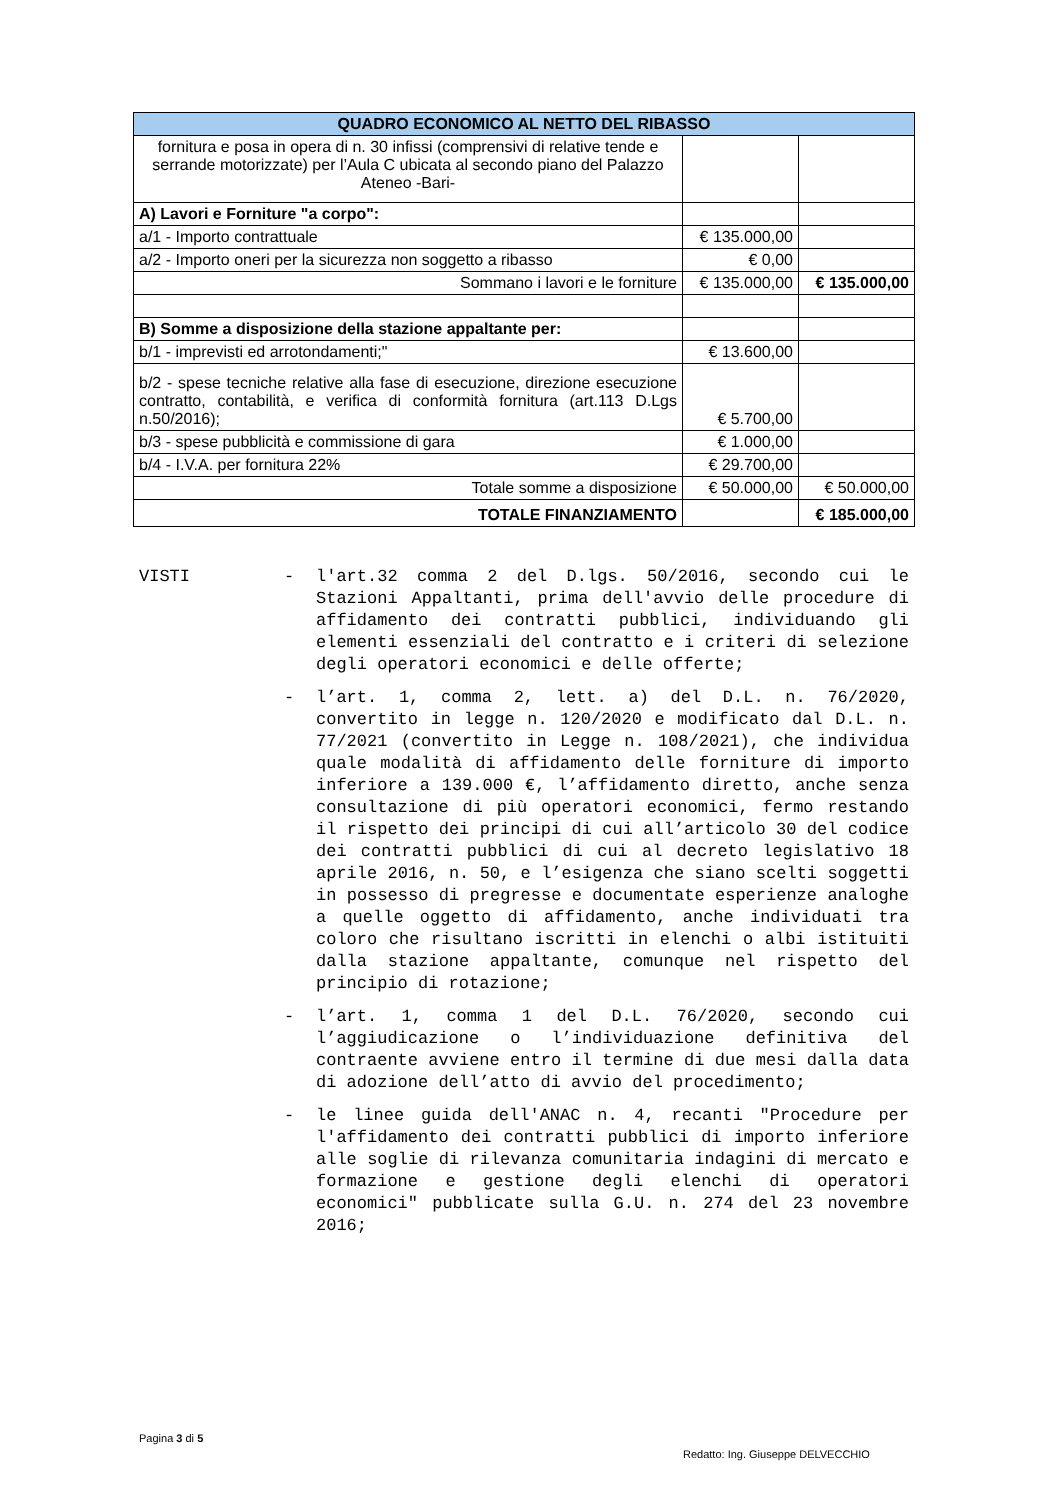| QUADRO ECONOMICO AL NETTO DEL RIBASSO | | |
| --- | --- | --- |
| fornitura e posa in opera di n. 30 infissi (comprensivi di relative tende e serrande motorizzate) per l’Aula C ubicata al secondo piano del Palazzo Ateneo -Bari- | | |
| A) Lavori e Forniture "a corpo": | | |
| a/1 - Importo contrattuale | € 135.000,00 | |
| a/2 - Importo oneri per la sicurezza non soggetto a ribasso | € 0,00 | |
| Sommano i lavori e le forniture | € 135.000,00 | € 135.000,00 |
| B) Somme a disposizione della stazione appaltante per: | | |
| b/1 - imprevisti ed arrotondamenti;" | € 13.600,00 | |
| b/2 - spese tecniche relative alla fase di esecuzione, direzione esecuzione contratto, contabilità, e verifica di conformità fornitura (art.113 D.Lgs n.50/2016); | € 5.700,00 | |
| b/3 - spese pubblicità e commissione di gara | € 1.000,00 | |
| b/4 - I.V.A. per fornitura 22% | € 29.700,00 | |
| Totale somme a disposizione | € 50.000,00 | € 50.000,00 |
| TOTALE FINANZIAMENTO | | € 185.000,00 |
VISTI - l'art.32 comma 2 del D.lgs. 50/2016, secondo cui le Stazioni Appaltanti, prima dell'avvio delle procedure di affidamento dei contratti pubblici, individuando gli elementi essenziali del contratto e i criteri di selezione degli operatori economici e delle offerte;
- l’art. 1, comma 2, lett. a) del D.L. n. 76/2020, convertito in legge n. 120/2020 e modificato dal D.L. n. 77/2021 (convertito in Legge n. 108/2021), che individua quale modalità di affidamento delle forniture di importo inferiore a 139.000 €, l’affidamento diretto, anche senza consultazione di più operatori economici, fermo restando il rispetto dei principi di cui all’articolo 30 del codice dei contratti pubblici di cui al decreto legislativo 18 aprile 2016, n. 50, e l’esigenza che siano scelti soggetti in possesso di pregresse e documentate esperienze analoghe a quelle oggetto di affidamento, anche individuati tra coloro che risultano iscritti in elenchi o albi istituiti dalla stazione appaltante, comunque nel rispetto del principio di rotazione;
- l’art. 1, comma 1 del D.L. 76/2020, secondo cui l’aggiudicazione o l’individuazione definitiva del contraente avviene entro il termine di due mesi dalla data di adozione dell’atto di avvio del procedimento;
- le linee guida dell'ANAC n. 4, recanti "Procedure per l'affidamento dei contratti pubblici di importo inferiore alle soglie di rilevanza comunitaria indagini di mercato e formazione e gestione degli elenchi di operatori economici" pubblicate sulla G.U. n. 274 del 23 novembre 2016;
Pagina 3 di 5
Redatto: Ing. Giuseppe DELVECCHIO